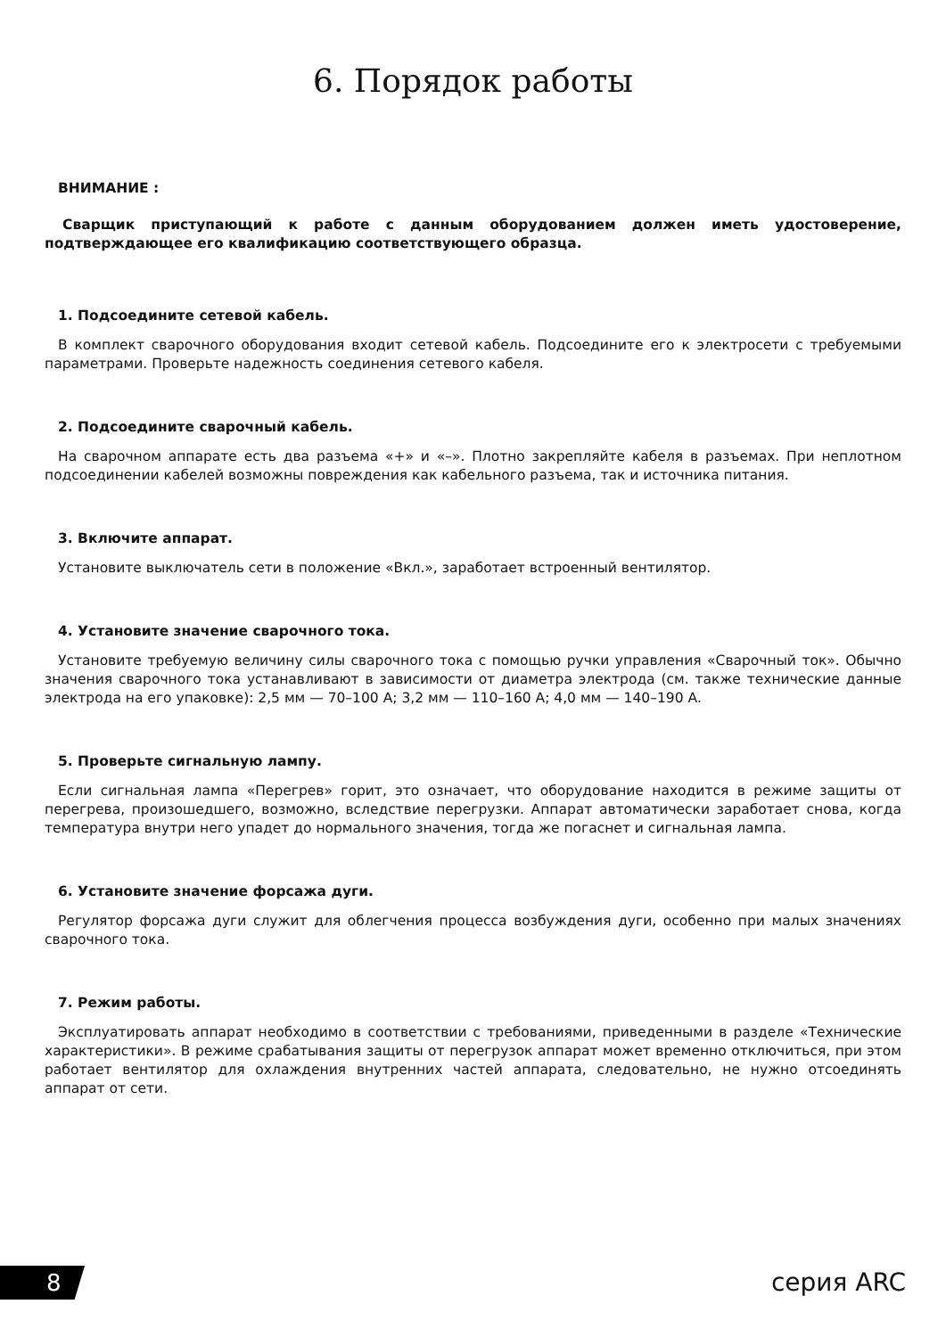6. Порядок работы
ВНИМАНИЕ :
Сварщик приступающий к работе с данным оборудованием должен иметь удостоверение, подтверждающее его квалификацию соответствующего образца.
1. Подсоедините сетевой кабель.
В комплект сварочного оборудования входит сетевой кабель. Подсоедините его к электросети с требуемыми параметрами. Проверьте надежность соединения сетевого кабеля.
2. Подсоедините сварочный кабель.
На сварочном аппарате есть два разъема «+» и «–». Плотно закрепляйте кабеля в разъемах. При неплотном подсоединении кабелей возможны повреждения как кабельного разъема, так и источника питания.
3. Включите аппарат.
Установите выключатель сети в положение «Вкл.», заработает встроенный вентилятор.
4. Установите значение сварочного тока.
Установите требуемую величину силы сварочного тока с помощью ручки управления «Сварочный ток». Обычно значения сварочного тока устанавливают в зависимости от диаметра электрода (см. также технические данные электрода на его упаковке): 2,5 мм — 70–100 А; 3,2 мм — 110–160 А; 4,0 мм — 140–190 А.
5. Проверьте сигнальную лампу.
Если сигнальная лампа «Перегрев» горит, это означает, что оборудование находится в режиме защиты от перегрева, произошедшего, возможно, вследствие перегрузки. Аппарат автоматически заработает снова, когда температура внутри него упадет до нормального значения, тогда же погаснет и сигнальная лампа.
6. Установите значение форсажа дуги.
Регулятор форсажа дуги служит для облегчения процесса возбуждения дуги, особенно при малых значениях сварочного тока.
7. Режим работы.
Эксплуатировать аппарат необходимо в соответствии с требованиями, приведенными в разделе «Технические характеристики». В режиме срабатывания защиты от перегрузок аппарат может временно отключиться, при этом работает вентилятор для охлаждения внутренних частей аппарата, следовательно, не нужно отсоединять аппарат от сети.
8 серия ARC